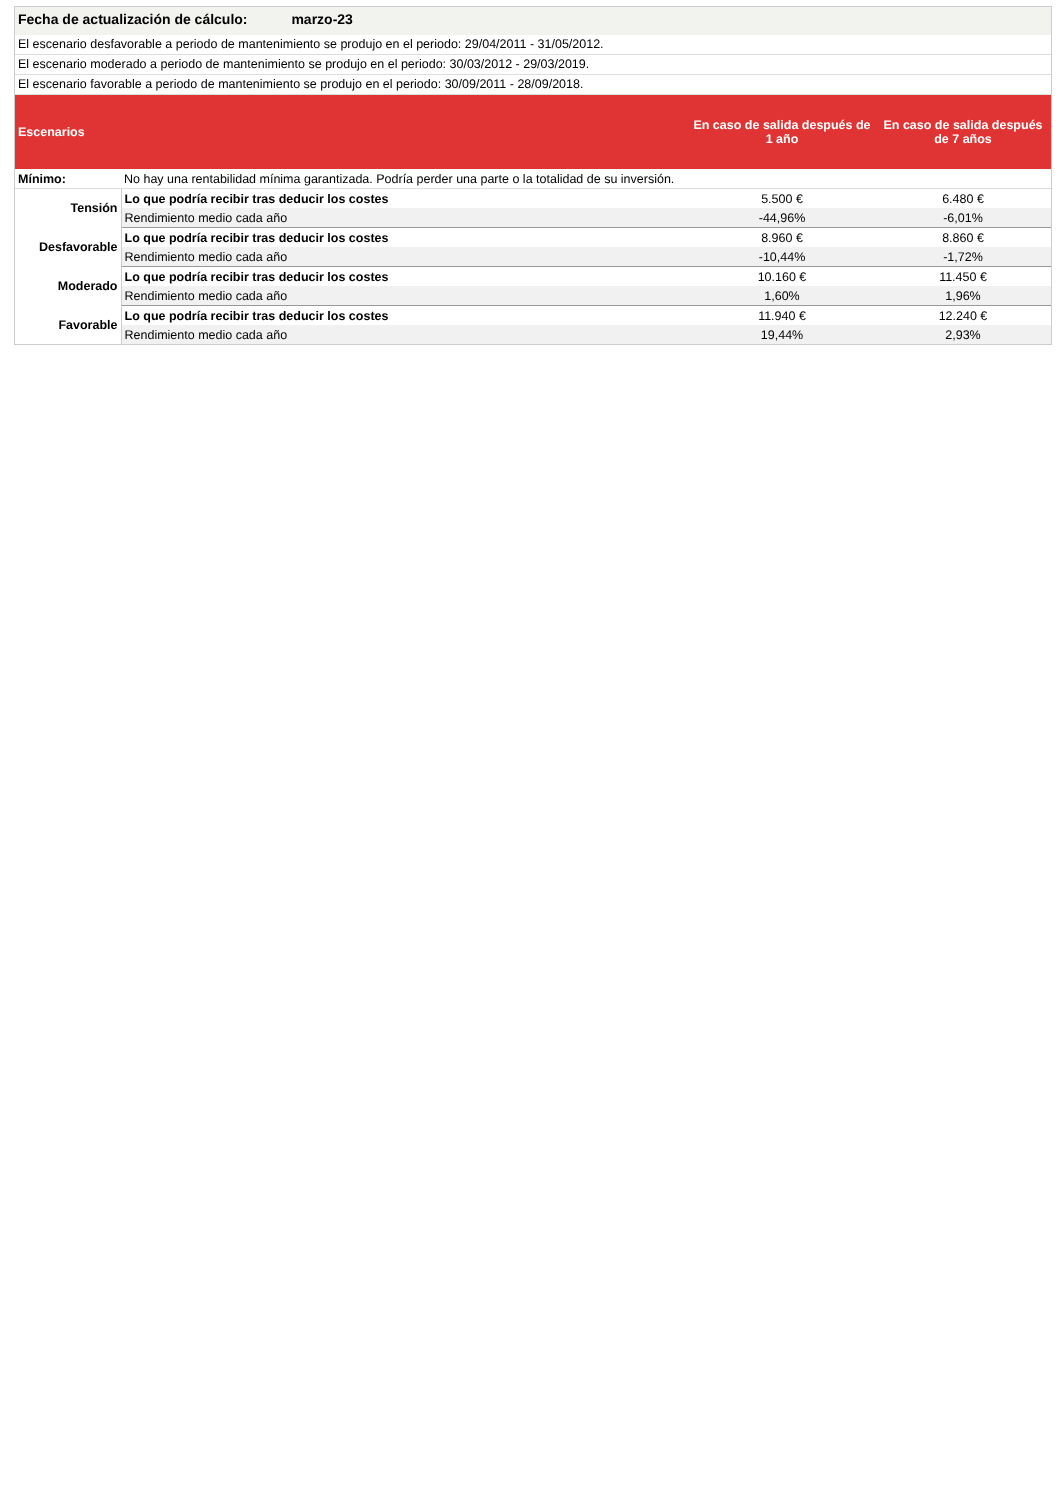Fecha de actualización de cálculo: marzo-23
El escenario desfavorable a periodo de mantenimiento se produjo en el periodo: 29/04/2011 - 31/05/2012.
El escenario moderado a periodo de mantenimiento se produjo en el periodo: 30/03/2012 - 29/03/2019.
El escenario favorable a periodo de mantenimiento se produjo en el periodo: 30/09/2011 - 28/09/2018.
| Escenarios | | En caso de salida después de 1 año | En caso de salida después de 7 años |
| --- | --- | --- | --- |
| Mínimo: | No hay una rentabilidad mínima garantizada. Podría perder una parte o la totalidad de su inversión. | | |
| Tensión | Lo que podría recibir tras deducir los costes | 5.500 € | 6.480 € |
| | Rendimiento medio cada año | -44,96% | -6,01% |
| Desfavorable | Lo que podría recibir tras deducir los costes | 8.960 € | 8.860 € |
| | Rendimiento medio cada año | -10,44% | -1,72% |
| Moderado | Lo que podría recibir tras deducir los costes | 10.160 € | 11.450 € |
| | Rendimiento medio cada año | 1,60% | 1,96% |
| Favorable | Lo que podría recibir tras deducir los costes | 11.940 € | 12.240 € |
| | Rendimiento medio cada año | 19,44% | 2,93% |